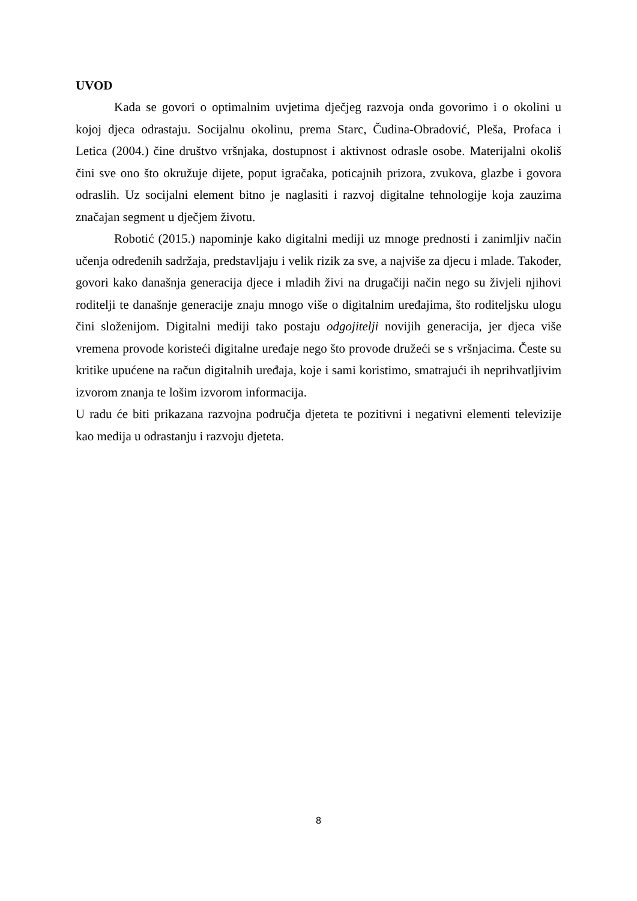UVOD
Kada se govori o optimalnim uvjetima dječjeg razvoja onda govorimo i o okolini u kojoj djeca odrastaju. Socijalnu okolinu, prema Starc, Čudina-Obradović, Pleša, Profaca i Letica (2004.) čine društvo vršnjaka, dostupnost i aktivnost odrasle osobe. Materijalni okoliš čini sve ono što okružuje dijete, poput igračaka, poticajnih prizora, zvukova, glazbe i govora odraslih. Uz socijalni element bitno je naglasiti i razvoj digitalne tehnologije koja zauzima značajan segment u dječjem životu.
Robotić (2015.) napominje kako digitalni mediji uz mnoge prednosti i zanimljiv način učenja određenih sadržaja, predstavljaju i velik rizik za sve, a najviše za djecu i mlade. Također, govori kako današnja generacija djece i mladih živi na drugačiji način nego su živjeli njihovi roditelji te današnje generacije znaju mnogo više o digitalnim uređajima, što roditeljsku ulogu čini složenijom. Digitalni mediji tako postaju odgojitelji novijih generacija, jer djeca više vremena provode koristeći digitalne uređaje nego što provode družeći se s vršnjacima. Česte su kritike upućene na račun digitalnih uređaja, koje i sami koristimo, smatrajući ih neprihvatljivim izvorom znanja te lošim izvorom informacija.
U radu će biti prikazana razvojna područja djeteta te pozitivni i negativni elementi televizije kao medija u odrastanju i razvoju djeteta.
8